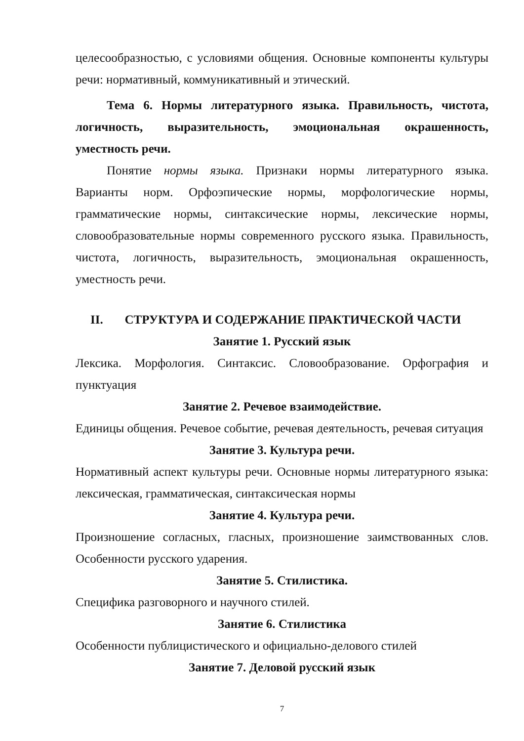целесообразностью, с условиями общения. Основные компоненты культуры речи: нормативный, коммуникативный и этический.
Тема 6. Нормы литературного языка. Правильность, чистота, логичность, выразительность, эмоциональная окрашенность, уместность речи.
Понятие нормы языка. Признаки нормы литературного языка. Варианты норм. Орфоэпические нормы, морфологические нормы, грамматические нормы, синтаксические нормы, лексические нормы, словообразовательные нормы современного русского языка. Правильность, чистота, логичность, выразительность, эмоциональная окрашенность, уместность речи.
II. СТРУКТУРА И СОДЕРЖАНИЕ ПРАКТИЧЕСКОЙ ЧАСТИ
Занятие 1. Русский язык
Лексика. Морфология. Синтаксис. Словообразование. Орфография и пунктуация
Занятие 2. Речевое взаимодействие.
Единицы общения. Речевое событие, речевая деятельность, речевая ситуация
Занятие 3. Культура речи.
Нормативный аспект культуры речи. Основные нормы литературного языка: лексическая, грамматическая, синтаксическая нормы
Занятие 4. Культура речи.
Произношение согласных, гласных, произношение заимствованных слов. Особенности русского ударения.
Занятие 5. Стилистика.
Специфика разговорного и научного стилей.
Занятие 6. Стилистика
Особенности публицистического и официально-делового стилей
Занятие 7. Деловой русский язык
7